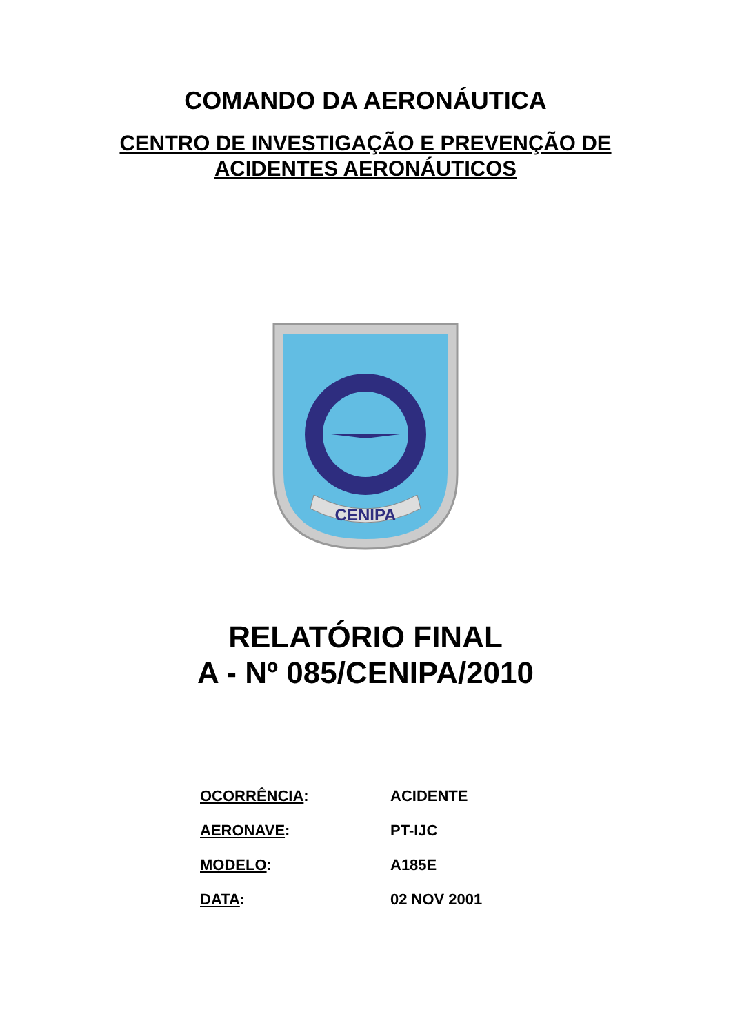COMANDO DA AERONÁUTICA
CENTRO DE INVESTIGAÇÃO E PREVENÇÃO DE
ACIDENTES AERONÁUTICOS
CENIPA
RELATÓRIO FINAL
A - Nº 085/CENIPA/2010
OCORRÊNCIA: ACIDENTE
AERONAVE: PT-IJC
MODELO: A185E
DATA: 02 NOV 2001